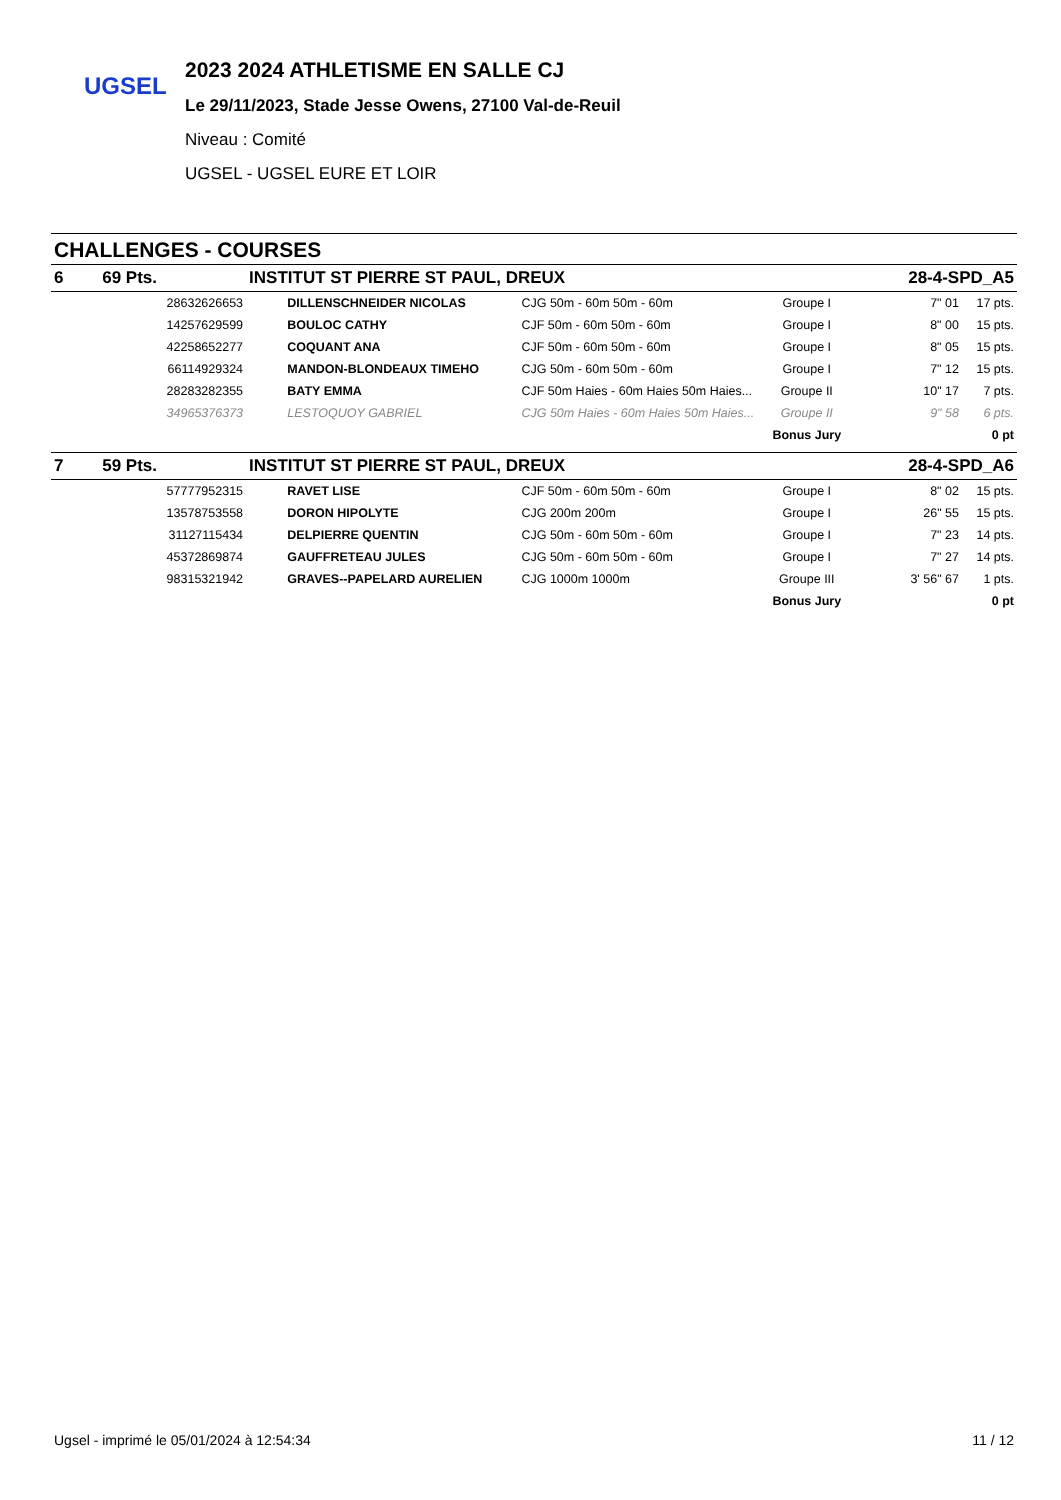UGSEL
2023 2024 ATHLETISME EN SALLE CJ
Le 29/11/2023, Stade Jesse Owens, 27100 Val-de-Reuil
Niveau : Comité
UGSEL - UGSEL EURE ET LOIR
CHALLENGES - COURSES
| 6 | 69 Pts. | | INSTITUT ST PIERRE ST PAUL, DREUX | | | | | 28-4-SPD_A5 | |
| | | 28632626653 | | DILLENSCHNEIDER NICOLAS | CJG 50m - 60m 50m - 60m | Groupe I | | 7" 01 | 17 pts. |
| | | 14257629599 | | BOULOC CATHY | CJF 50m - 60m 50m - 60m | Groupe I | | 8" 00 | 15 pts. |
| | | 42258652277 | | COQUANT ANA | CJF 50m - 60m 50m - 60m | Groupe I | | 8" 05 | 15 pts. |
| | | 66114929324 | | MANDON-BLONDEAUX TIMEHO | CJG 50m - 60m 50m - 60m | Groupe I | | 7" 12 | 15 pts. |
| | | 28283282355 | | BATY EMMA | CJF 50m Haies - 60m Haies 50m Haies... | Groupe II | | 10" 17 | 7 pts. |
| | | 34965376373 | | LESTOQUOY GABRIEL | CJG 50m Haies - 60m Haies 50m Haies... | Groupe II | | 9" 58 | 6 pts. |
| | | | | | | Bonus Jury | | | 0 pt |
| 7 | 59 Pts. | | INSTITUT ST PIERRE ST PAUL, DREUX | | | | | 28-4-SPD_A6 | |
| | | 57777952315 | | RAVET LISE | CJF 50m - 60m 50m - 60m | Groupe I | | 8" 02 | 15 pts. |
| | | 13578753558 | | DORON HIPOLYTE | CJG 200m 200m | Groupe I | | 26" 55 | 15 pts. |
| | | 31127115434 | | DELPIERRE QUENTIN | CJG 50m - 60m 50m - 60m | Groupe I | | 7" 23 | 14 pts. |
| | | 45372869874 | | GAUFFRETEAU JULES | CJG 50m - 60m 50m - 60m | Groupe I | | 7" 27 | 14 pts. |
| | | 98315321942 | | GRAVES--PAPELARD AURELIEN | CJG 1000m 1000m | Groupe III | | 3' 56" 67 | 1 pts. |
| | | | | | | Bonus Jury | | | 0 pt |
Ugsel - imprimé le 05/01/2024 à 12:54:34 11 / 12